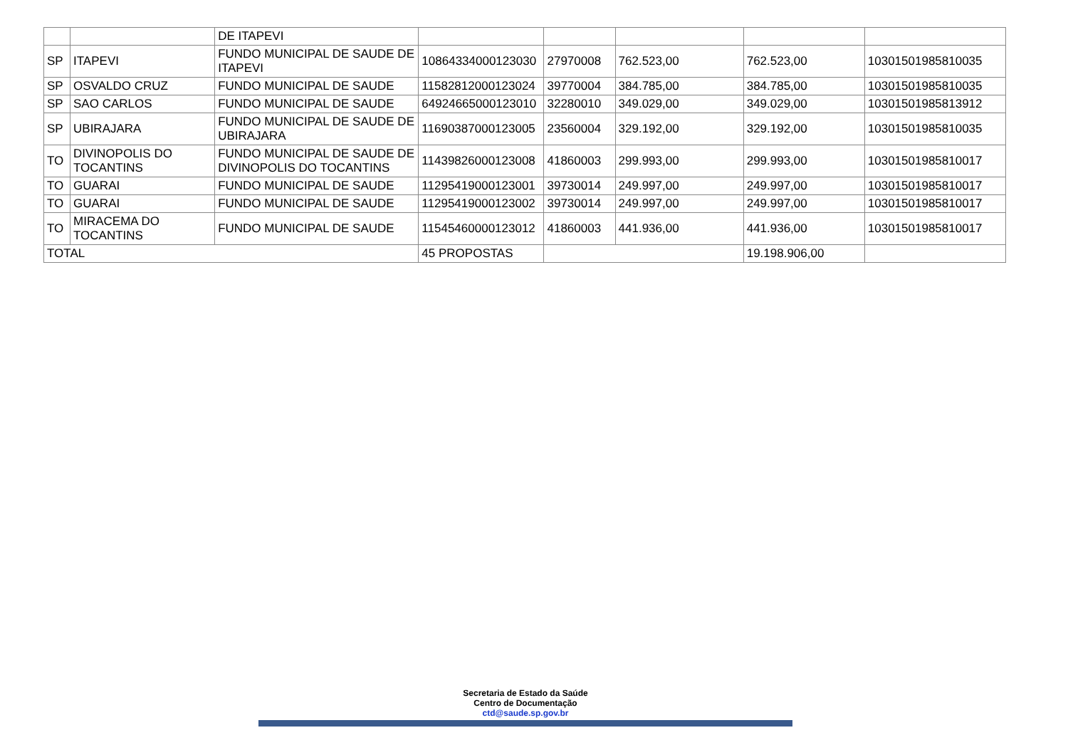| | | DE ITAPEVI | | | | | |
| SP | ITAPEVI | FUNDO MUNICIPAL DE SAUDE DE ITAPEVI | 10864334000123030 | 27970008 | 762.523,00 | 762.523,00 | 10301501985810035 |
| SP | OSVALDO CRUZ | FUNDO MUNICIPAL DE SAUDE | 11582812000123024 | 39770004 | 384.785,00 | 384.785,00 | 10301501985810035 |
| SP | SAO CARLOS | FUNDO MUNICIPAL DE SAUDE | 64924665000123010 | 32280010 | 349.029,00 | 349.029,00 | 10301501985813912 |
| SP | UBIRAJARA | FUNDO MUNICIPAL DE SAUDE DE UBIRAJARA | 11690387000123005 | 23560004 | 329.192,00 | 329.192,00 | 10301501985810035 |
| TO | DIVINOPOLIS DO TOCANTINS | FUNDO MUNICIPAL DE SAUDE DE DIVINOPOLIS DO TOCANTINS | 11439826000123008 | 41860003 | 299.993,00 | 299.993,00 | 10301501985810017 |
| TO | GUARAI | FUNDO MUNICIPAL DE SAUDE | 11295419000123001 | 39730014 | 249.997,00 | 249.997,00 | 10301501985810017 |
| TO | GUARAI | FUNDO MUNICIPAL DE SAUDE | 11295419000123002 | 39730014 | 249.997,00 | 249.997,00 | 10301501985810017 |
| TO | MIRACEMA DO TOCANTINS | FUNDO MUNICIPAL DE SAUDE | 11545460000123012 | 41860003 | 441.936,00 | 441.936,00 | 10301501985810017 |
| TOTAL | | | 45 PROPOSTAS | | | 19.198.906,00 | |
Secretaria de Estado da Saúde
Centro de Documentação
ctd@saude.sp.gov.br